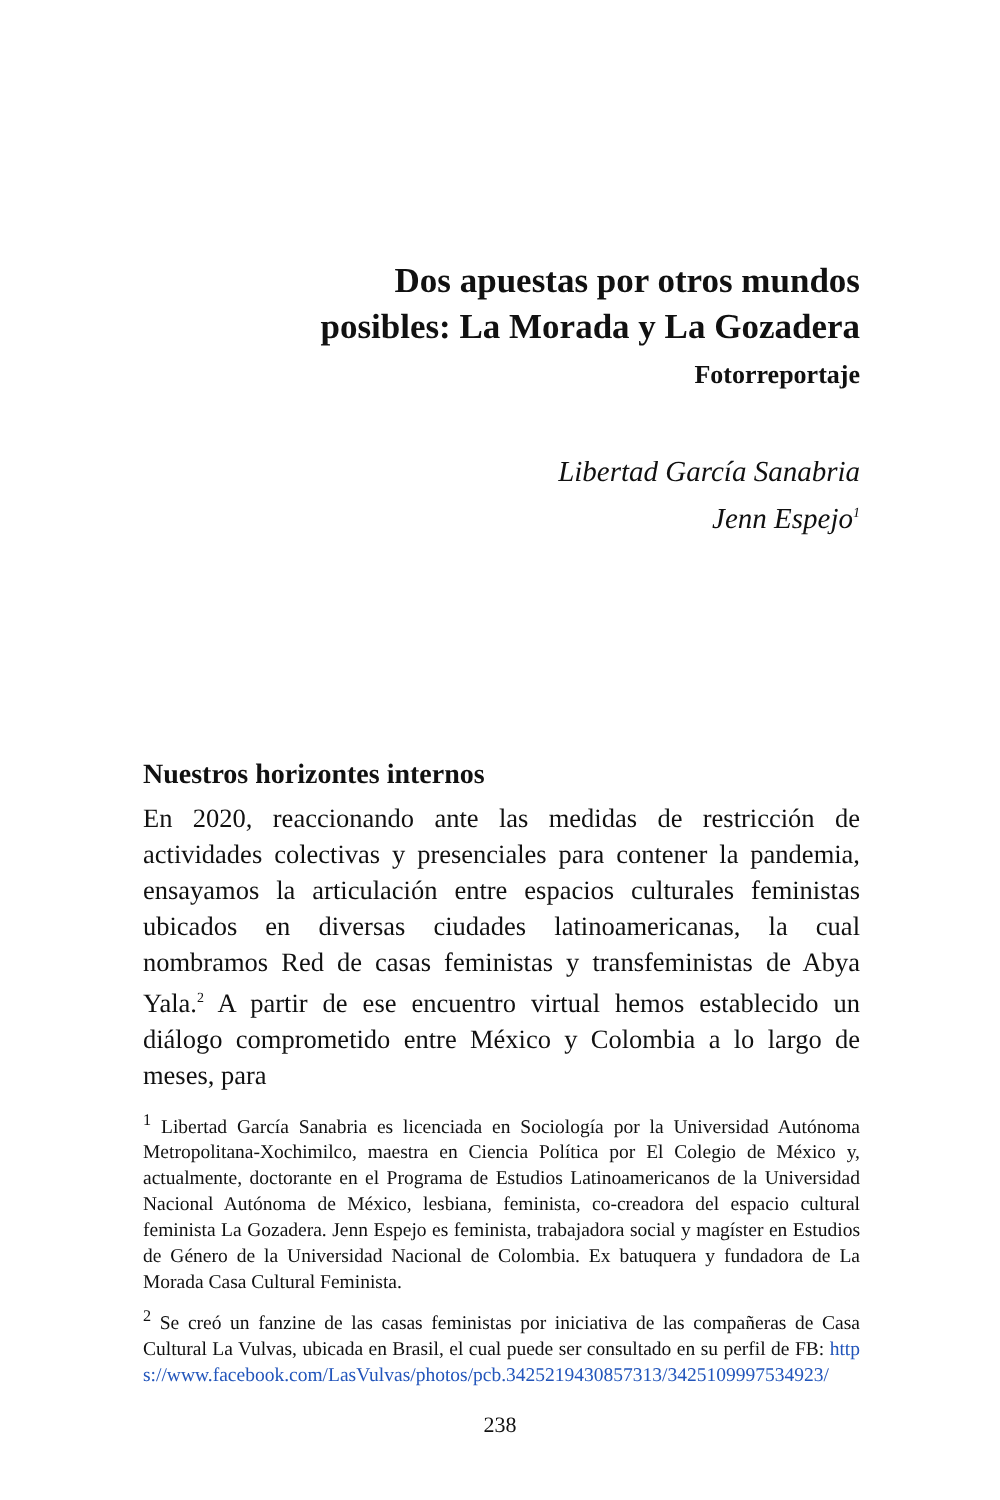Dos apuestas por otros mundos
posibles: La Morada y La Gozadera
Fotorreportaje
Libertad García Sanabria
Jenn Espejo<sup>1</sup>
Nuestros horizontes internos
En 2020, reaccionando ante las medidas de restricción de actividades colectivas y presenciales para contener la pandemia, ensayamos la articulación entre espacios culturales feministas ubicados en diversas ciudades latinoamericanas, la cual nombramos Red de casas feministas y transfeministas de Abya Yala.<sup>2</sup> A partir de ese encuentro virtual hemos establecido un diálogo comprometido entre México y Colombia a lo largo de meses, para
<sup>1</sup> Libertad García Sanabria es licenciada en Sociología por la Universidad Autónoma Metropolitana-Xochimilco, maestra en Ciencia Política por El Colegio de México y, actualmente, doctorante en el Programa de Estudios Latinoamericanos de la Universidad Nacional Autónoma de México, lesbiana, feminista, co-creadora del espacio cultural feminista La Gozadera. Jenn Espejo es feminista, trabajadora social y magíster en Estudios de Género de la Universidad Nacional de Colombia. Ex batuquera y fundadora de La Morada Casa Cultural Feminista.
<sup>2</sup> Se creó un fanzine de las casas feministas por iniciativa de las compañeras de Casa Cultural La Vulvas, ubicada en Brasil, el cual puede ser consultado en su perfil de FB: https://www.facebook.com/LasVulvas/photos/pcb.3425219430857313/3425109997534923/
238